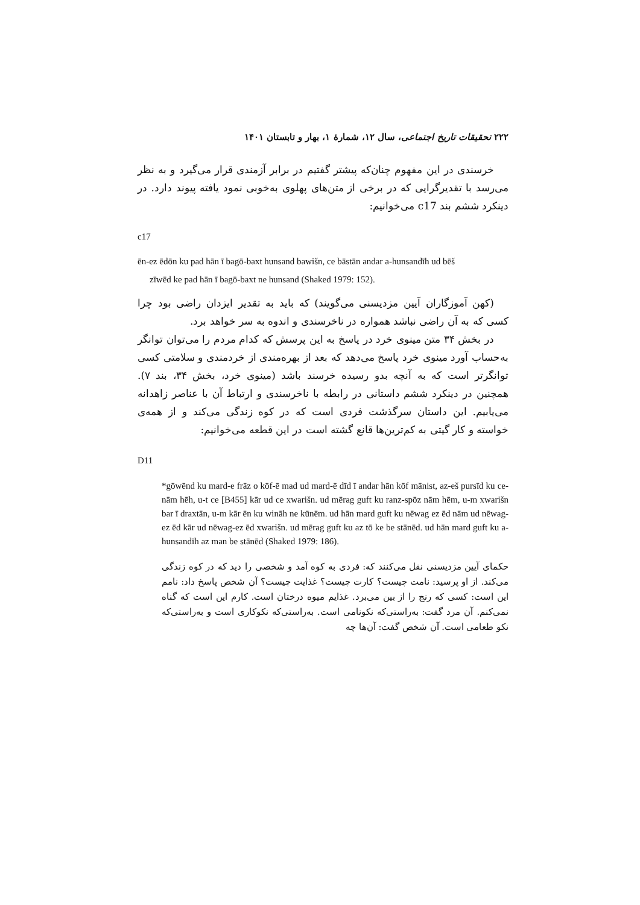۲۲۲ تحقیقات تاریخ اجتماعی، سال ۱۲، شمارهٔ ۱، بهار و تابستان ۱۴۰۱
خرسندی در این مفهوم چنان‌که پیشتر گفتیم در برابر آزمندی قرار می‌گیرد و به نظر می‌رسد با تقدیرگرایی که در برخی از متن‌های پهلوی به‌خوبی نمود یافته پیوند دارد. در دینکرد ششم بند c17 می‌خوانیم:
c17
ēn-ez ēdōn ku pad hān ī bagō-baxt hunsand bawišn, ce bāstān andar a-hunsandīh ud bēš
zīwēd ke pad hān ī bagō-baxt ne hunsand (Shaked 1979: 152).
(کهن آموزگاران آیین مزدیسنی می‌گویند) که باید به تقدیر ایزدان راضی بود چرا کسی که به آن راضی نباشد همواره در ناخرسندی و اندوه به سر خواهد برد.
در بخش ۳۴ متن مینوی خرد در پاسخ به این پرسش که کدام مردم را می‌توان توانگر به‌حساب آورد مینوی خرد پاسخ می‌دهد که بعد از بهره‌مندی از خردمندی و سلامتی کسی توانگرتر است که به آنچه بدو رسیده خرسند باشد (مینوی خرد، بخش ۳۴، بند ۷). همچنین در دینکرد ششم داستانی در رابطه با ناخرسندی و ارتباط آن با عناصر زاهدانه می‌یابیم. این داستان سرگذشت فردی است که در کوه زندگی می‌کند و از همه‌ی خواسته و کار گیتی به کم‌ترین‌ها قانع گشته است در این قطعه می‌خوانیم:
D11
*gōwēnd ku mard-e frāz o kōf-ē mad ud mard-ē dīd ī andar hān kōf mānist, az-eš pursīd ku ce-nām hēh, u-t ce [B455] kār ud ce xwarišn. ud mērag guft ku ranz-spōz nām hēm, u-m xwarišn bar ī draxtān, u-m kār ēn ku wināh ne kūnēm. ud hān mard guft ku nēwag ez ēd nām ud nēwag-ez ēd kār ud nēwag-ez ēd xwarišn. ud mērag guft ku az tō ke be stānēd. ud hān mard guft ku a-hunsandīh az man be stānēd (Shaked 1979: 186).
حکمای آیین مزدیسنی نقل می‌کنند که: فردی به کوه آمد و شخصی را دید که در کوه زندگی می‌کند. از او پرسید: نامت چیست؟ کارت چیست؟ غذایت چیست؟ آن شخص پاسخ داد: نامم این است: کسی که رنج را از بین می‌برد. غذایم میوه درختان است. کارم این است که گناه نمی‌کنم. آن مرد گفت: به‌راستی‌که نکونامی است. به‌راستی‌که نکوکاری است و به‌راستی‌که نکو طعامی است. آن شخص گفت: آن‌ها چه